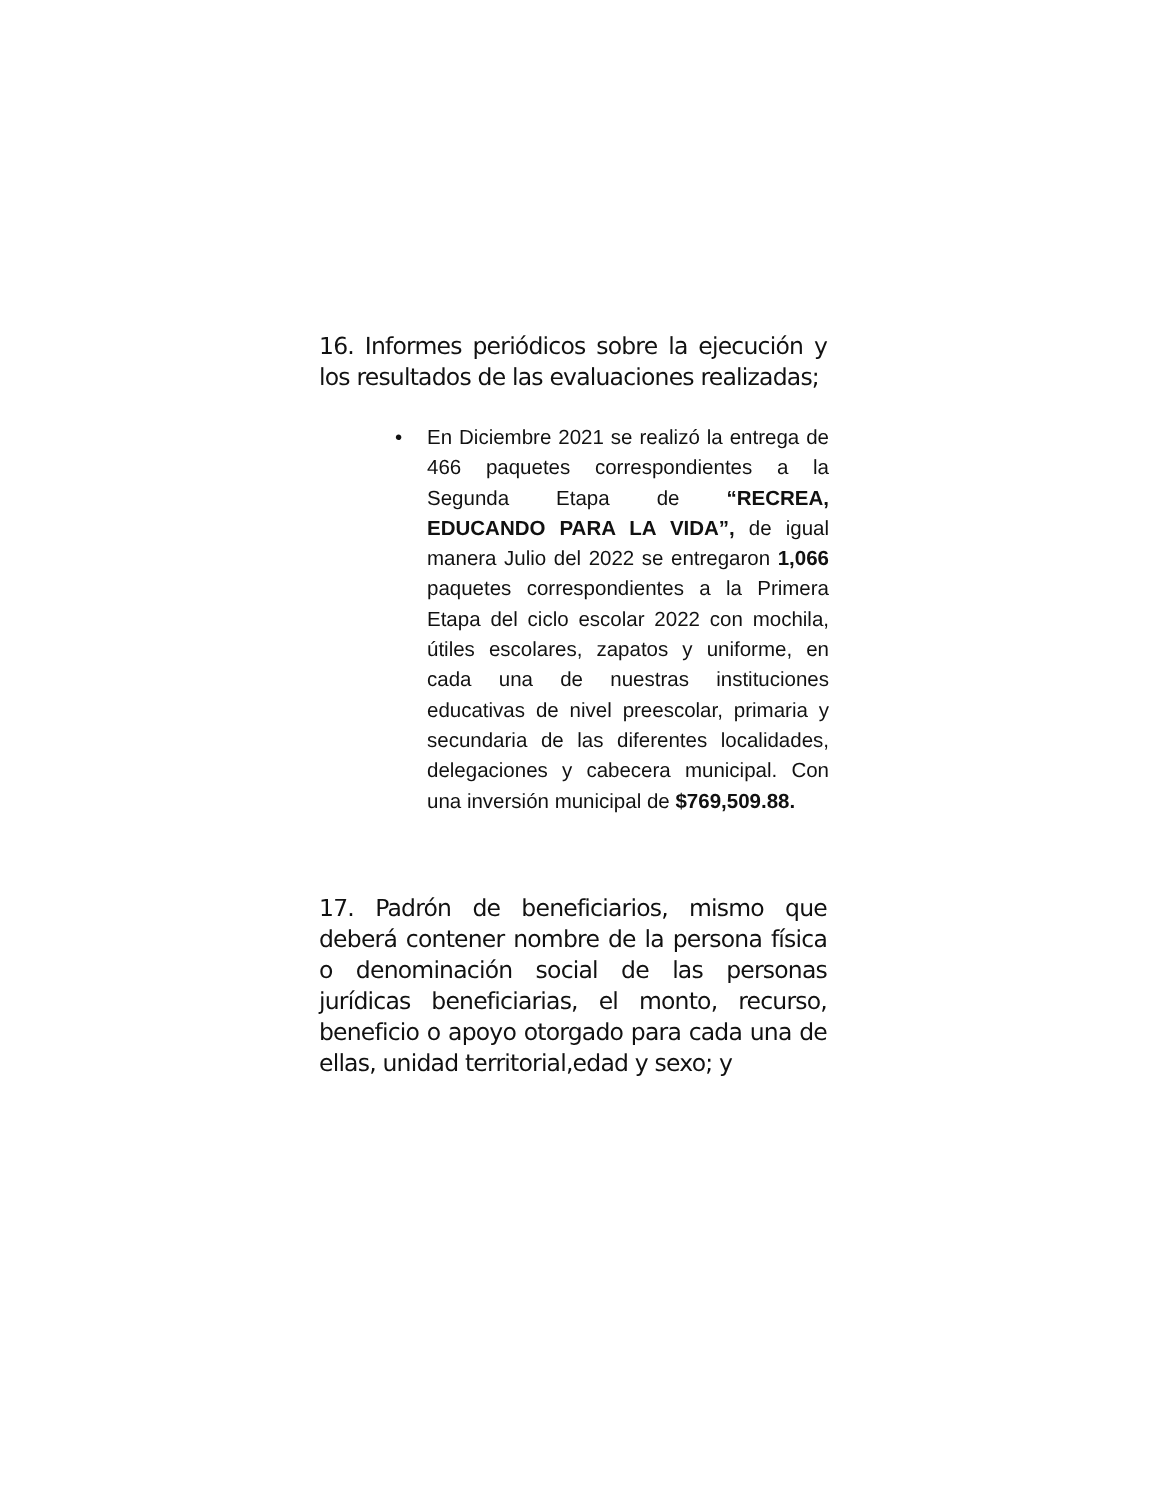16. Informes periódicos sobre la ejecución y los resultados de las evaluaciones realizadas;
• En Diciembre 2021 se realizó la entrega de 466 paquetes correspondientes a la Segunda Etapa de “RECREA, EDUCANDO PARA LA VIDA”, de igual manera Julio del 2022 se entregaron 1,066 paquetes correspondientes a la Primera Etapa del ciclo escolar 2022 con mochila, útiles escolares, zapatos y uniforme, en cada una de nuestras instituciones educativas de nivel preescolar, primaria y secundaria de las diferentes localidades, delegaciones y cabecera municipal. Con una inversión municipal de $769,509.88.
17. Padrón de beneficiarios, mismo que deberá contener nombre de la persona física o denominación social de las personas jurídicas beneficiarias, el monto, recurso, beneficio o apoyo otorgado para cada una de ellas, unidad territorial,edad y sexo; y